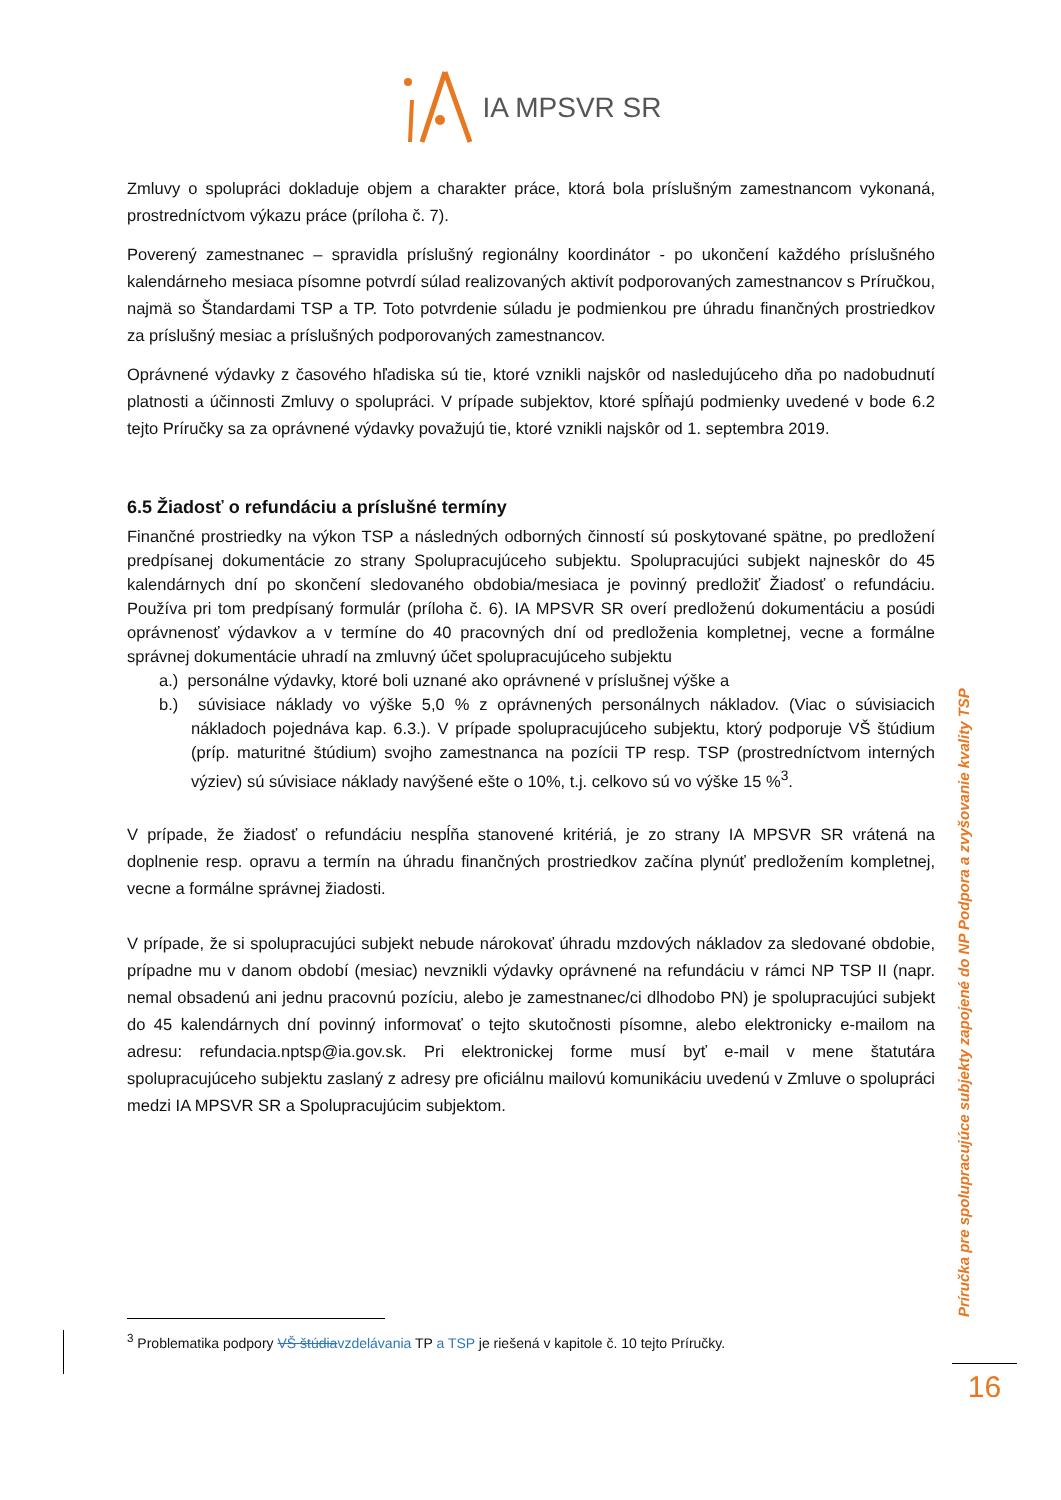IA MPSVR SR
Zmluvy o spolupráci dokladuje objem a charakter práce, ktorá bola príslušným zamestnancom vykonaná, prostredníctvom výkazu práce (príloha č. 7).
Poverený zamestnanec – spravidla príslušný regionálny koordinátor - po ukončení každého príslušného kalendárneho mesiaca písomne potvrdí súlad realizovaných aktivít podporovaných zamestnancov s Príručkou, najmä so Štandardami TSP a TP. Toto potvrdenie súladu je podmienkou pre úhradu finančných prostriedkov za príslušný mesiac a príslušných podporovaných zamestnancov.
Oprávnené výdavky z časového hľadiska sú tie, ktoré vznikli najskôr od nasledujúceho dňa po nadobudnutí platnosti a účinnosti Zmluvy o spolupráci. V prípade subjektov, ktoré spĺňajú podmienky uvedené v bode 6.2 tejto Príručky sa za oprávnené výdavky považujú tie, ktoré vznikli najskôr od 1. septembra 2019.
6.5 Žiadosť o refundáciu a príslušné termíny
Finančné prostriedky na výkon TSP a následných odborných činností sú poskytované spätne, po predložení predpísanej dokumentácie zo strany Spolupracujúceho subjektu. Spolupracujúci subjekt najneskôr do 45 kalendárnych dní po skončení sledovaného obdobia/mesiaca je povinný predložiť Žiadosť o refundáciu. Používa pri tom predpísaný formulár (príloha č. 6). IA MPSVR SR overí predloženú dokumentáciu a posúdi oprávnenosť výdavkov a v termíne do 40 pracovných dní od predloženia kompletnej, vecne a formálne správnej dokumentácie uhradí na zmluvný účet spolupracujúceho subjektu
a.) personálne výdavky, ktoré boli uznané ako oprávnené v príslušnej výške a
b.) súvisiace náklady vo výške 5,0 % z oprávnených personálnych nákladov. (Viac o súvisiacich nákladoch pojednáva kap. 6.3.). V prípade spolupracujúceho subjektu, ktorý podporuje VŠ štúdium (príp. maturitné štúdium) svojho zamestnanca na pozícii TP resp. TSP (prostredníctvom interných výziev) sú súvisiace náklady navýšené ešte o 10%, t.j. celkovo sú vo výške 15 %<sup>3</sup>.
V prípade, že žiadosť o refundáciu nespĺňa stanovené kritériá, je zo strany IA MPSVR SR vrátená na doplnenie resp. opravu a termín na úhradu finančných prostriedkov začína plynúť predložením kompletnej, vecne a formálne správnej žiadosti.
V prípade, že si spolupracujúci subjekt nebude nárokovať úhradu mzdových nákladov za sledované obdobie, prípadne mu v danom období (mesiac) nevznikli výdavky oprávnené na refundáciu v rámci NP TSP II (napr. nemal obsadenú ani jednu pracovnú pozíciu, alebo je zamestnanec/ci dlhodobo PN) je spolupracujúci subjekt do 45 kalendárnych dní povinný informovať o tejto skutočnosti písomne, alebo elektronicky e-mailom na adresu: refundacia.nptsp@ia.gov.sk. Pri elektronickej forme musí byť e-mail v mene štatutára spolupracujúceho subjektu zaslaný z adresy pre oficiálnu mailovú komunikáciu uvedenú v Zmluve o spolupráci medzi IA MPSVR SR a Spolupracujúcim subjektom.
<sup>3</sup> Problematika podpory VŠ štúdia vzdelávania TP a TSP je riešená v kapitole č. 10 tejto Príručky.
Príručka pre spolupracujúce subjekty zapojené do NP Podpora a zvyšovanie kvality TSP
16